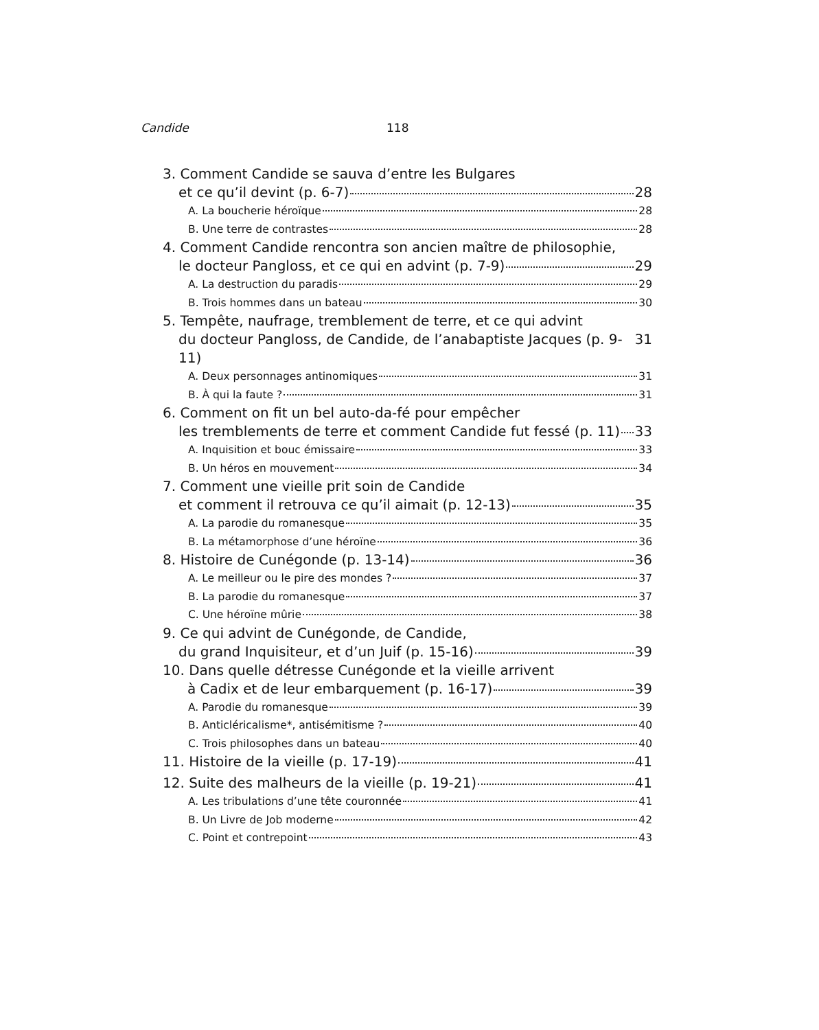Candide 118
3. Comment Candide se sauva d’entre les Bulgares
et ce qu’il devint (p. 6-7) 28
A. La boucherie héroïque 28
B. Une terre de contrastes 28
4. Comment Candide rencontra son ancien maître de philosophie,
le docteur Pangloss, et ce qui en advint (p. 7-9) 29
A. La destruction du paradis 29
B. Trois hommes dans un bateau 30
5. Tempête, naufrage, tremblement de terre, et ce qui advint
du docteur Pangloss, de Candide, de l’anabaptiste Jacques (p. 9-11) 31
A. Deux personnages antinomiques 31
B. À qui la faute ? 31
6. Comment on fit un bel auto-da-fé pour empêcher
les tremblements de terre et comment Candide fut fessé (p. 11) 33
A. Inquisition et bouc émissaire 33
B. Un héros en mouvement 34
7. Comment une vieille prit soin de Candide
et comment il retrouva ce qu’il aimait (p. 12-13) 35
A. La parodie du romanesque 35
B. La métamorphose d’une héroïne 36
8. Histoire de Cunégonde (p. 13-14) 36
A. Le meilleur ou le pire des mondes ? 37
B. La parodie du romanesque 37
C. Une héroïne mûrie 38
9. Ce qui advint de Cunégonde, de Candide,
du grand Inquisiteur, et d’un Juif (p. 15-16) 39
10. Dans quelle détresse Cunégonde et la vieille arrivent
à Cadix et de leur embarquement (p. 16-17) 39
A. Parodie du romanesque 39
B. Anticléricalisme*, antisémitisme ? 40
C. Trois philosophes dans un bateau 40
11. Histoire de la vieille (p. 17-19) 41
12. Suite des malheurs de la vieille (p. 19-21) 41
A. Les tribulations d’une tête couronnée 41
B. Un Livre de Job moderne 42
C. Point et contrepoint 43